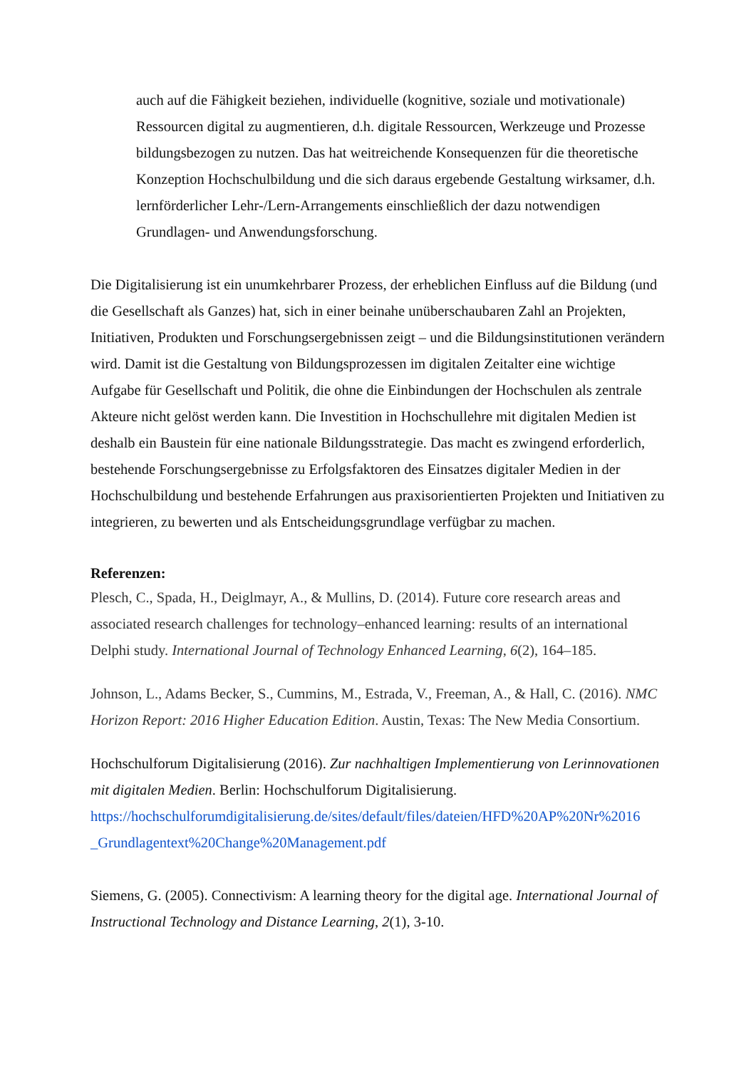auch auf die Fähigkeit beziehen, individuelle (kognitive, soziale und motivationale) Ressourcen digital zu augmentieren, d.h. digitale Ressourcen, Werkzeuge und Prozesse bildungsbezogen zu nutzen. Das hat weitreichende Konsequenzen für die theoretische Konzeption Hochschulbildung und die sich daraus ergebende Gestaltung wirksamer, d.h. lernförderlicher Lehr-/Lern-Arrangements einschließlich der dazu notwendigen Grundlagen- und Anwendungsforschung.
Die Digitalisierung ist ein unumkehrbarer Prozess, der erheblichen Einfluss auf die Bildung (und die Gesellschaft als Ganzes) hat, sich in einer beinahe unüberschaubaren Zahl an Projekten, Initiativen, Produkten und Forschungsergebnissen zeigt – und die Bildungsinstitutionen verändern wird. Damit ist die Gestaltung von Bildungsprozessen im digitalen Zeitalter eine wichtige Aufgabe für Gesellschaft und Politik, die ohne die Einbindungen der Hochschulen als zentrale Akteure nicht gelöst werden kann. Die Investition in Hochschullehre mit digitalen Medien ist deshalb ein Baustein für eine nationale Bildungsstrategie. Das macht es zwingend erforderlich, bestehende Forschungsergebnisse zu Erfolgsfaktoren des Einsatzes digitaler Medien in der Hochschulbildung und bestehende Erfahrungen aus praxisorientierten Projekten und Initiativen zu integrieren, zu bewerten und als Entscheidungsgrundlage verfügbar zu machen.
Referenzen:
Plesch, C., Spada, H., Deiglmayr, A., & Mullins, D. (2014). Future core research areas and associated research challenges for technology–enhanced learning: results of an international Delphi study. International Journal of Technology Enhanced Learning, 6(2), 164–185.
Johnson, L., Adams Becker, S., Cummins, M., Estrada, V., Freeman, A., & Hall, C. (2016). NMC Horizon Report: 2016 Higher Education Edition. Austin, Texas: The New Media Consortium.
Hochschulforum Digitalisierung (2016). Zur nachhaltigen Implementierung von Lerinnovationen mit digitalen Medien. Berlin: Hochschulforum Digitalisierung. https://hochschulforumdigitalisierung.de/sites/default/files/dateien/HFD%20AP%20Nr%2016 _Grundlagentext%20Change%20Management.pdf
Siemens, G. (2005). Connectivism: A learning theory for the digital age. International Journal of Instructional Technology and Distance Learning, 2(1), 3-10.